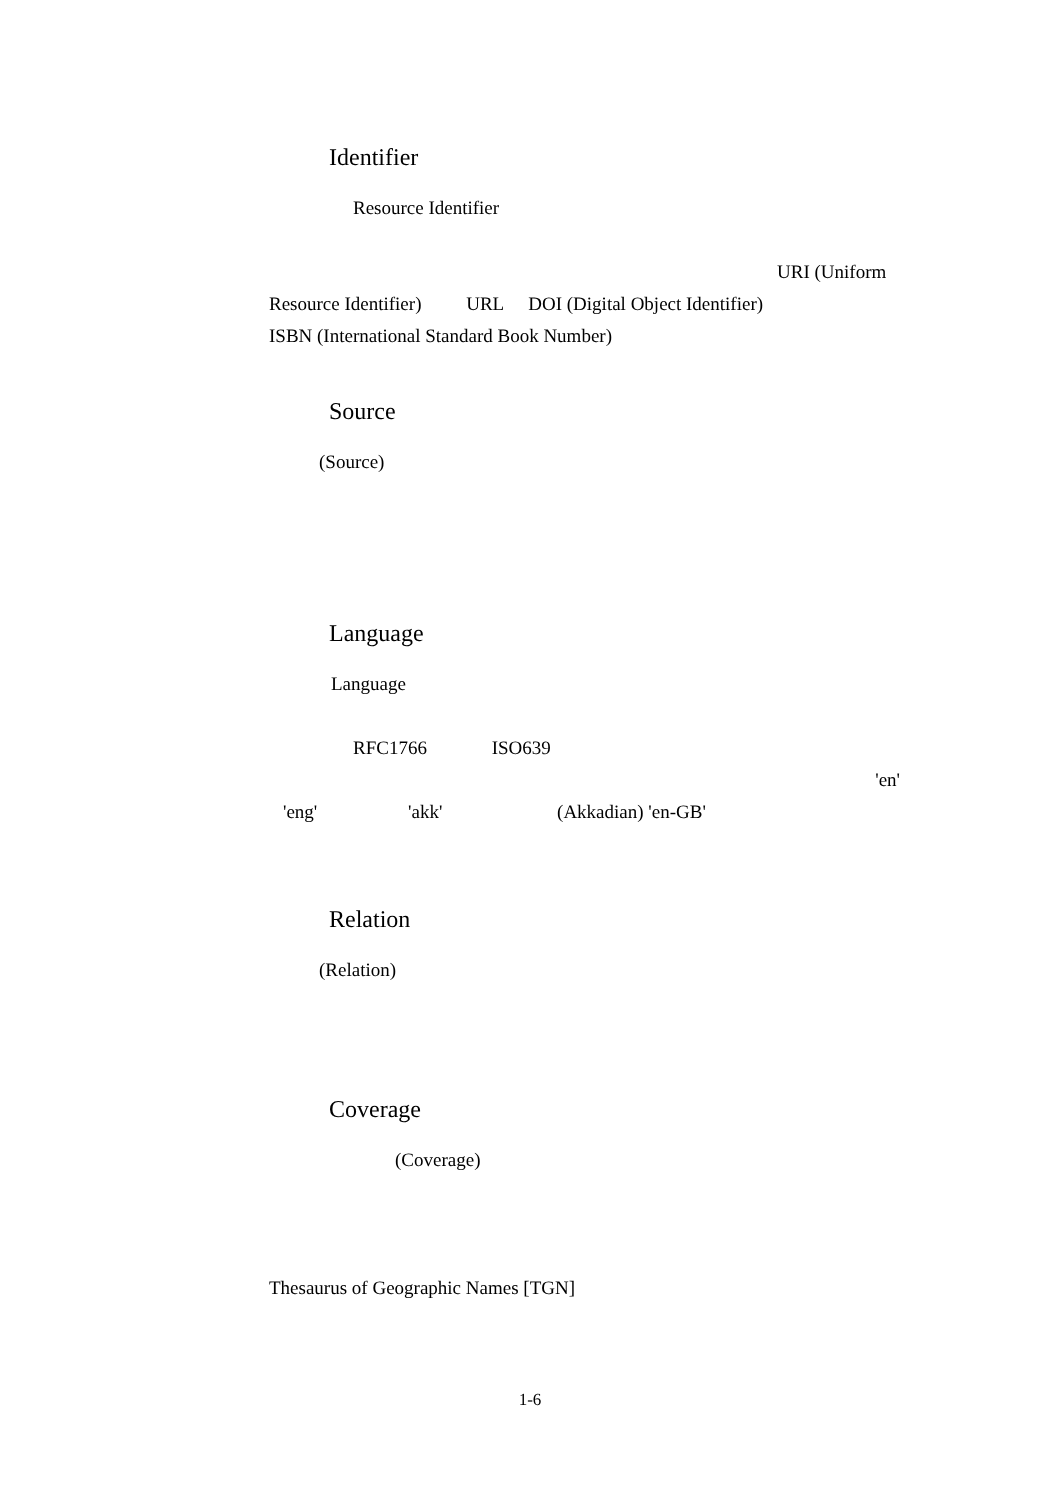Identifier
Resource Identifier
URI (Uniform
Resource Identifier) URL DOI (Digital Object Identifier)
ISBN (International Standard Book Number)
Source
(Source)
Language
Language
RFC1766 ISO639
'en'
'eng' 'akk' (Akkadian) 'en-GB'
Relation
(Relation)
Coverage
(Coverage)
Thesaurus of Geographic Names [TGN]
1-6